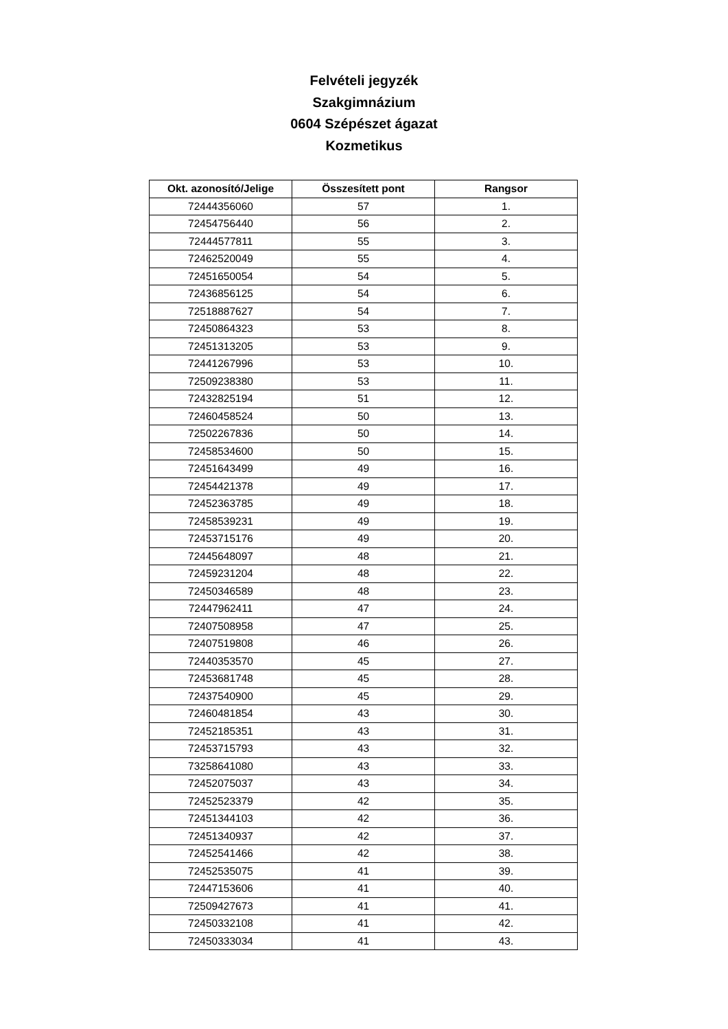Felvételi jegyzék
Szakgimnázium
0604 Szépészet ágazat
Kozmetikus
| Okt. azonosító/Jelige | Összesített pont | Rangsor |
| --- | --- | --- |
| 72444356060 | 57 | 1. |
| 72454756440 | 56 | 2. |
| 72444577811 | 55 | 3. |
| 72462520049 | 55 | 4. |
| 72451650054 | 54 | 5. |
| 72436856125 | 54 | 6. |
| 72518887627 | 54 | 7. |
| 72450864323 | 53 | 8. |
| 72451313205 | 53 | 9. |
| 72441267996 | 53 | 10. |
| 72509238380 | 53 | 11. |
| 72432825194 | 51 | 12. |
| 72460458524 | 50 | 13. |
| 72502267836 | 50 | 14. |
| 72458534600 | 50 | 15. |
| 72451643499 | 49 | 16. |
| 72454421378 | 49 | 17. |
| 72452363785 | 49 | 18. |
| 72458539231 | 49 | 19. |
| 72453715176 | 49 | 20. |
| 72445648097 | 48 | 21. |
| 72459231204 | 48 | 22. |
| 72450346589 | 48 | 23. |
| 72447962411 | 47 | 24. |
| 72407508958 | 47 | 25. |
| 72407519808 | 46 | 26. |
| 72440353570 | 45 | 27. |
| 72453681748 | 45 | 28. |
| 72437540900 | 45 | 29. |
| 72460481854 | 43 | 30. |
| 72452185351 | 43 | 31. |
| 72453715793 | 43 | 32. |
| 73258641080 | 43 | 33. |
| 72452075037 | 43 | 34. |
| 72452523379 | 42 | 35. |
| 72451344103 | 42 | 36. |
| 72451340937 | 42 | 37. |
| 72452541466 | 42 | 38. |
| 72452535075 | 41 | 39. |
| 72447153606 | 41 | 40. |
| 72509427673 | 41 | 41. |
| 72450332108 | 41 | 42. |
| 72450333034 | 41 | 43. |